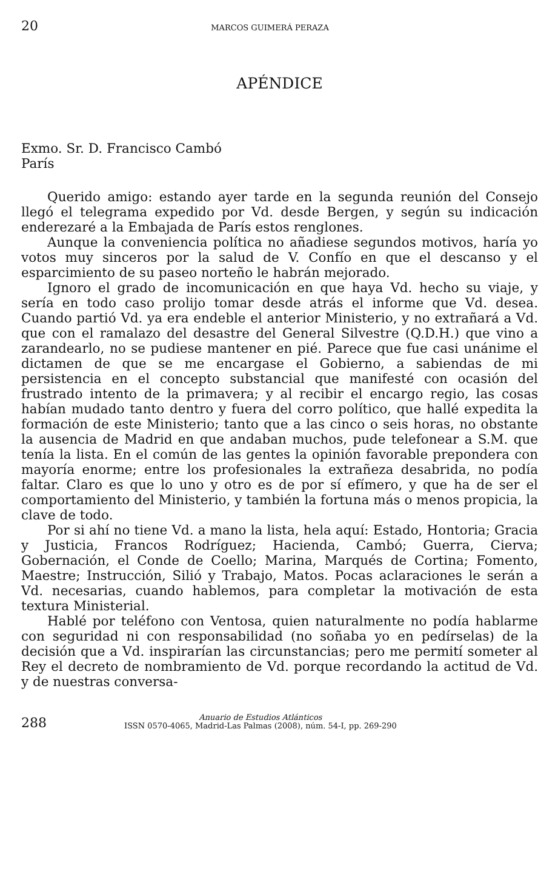20 MARCOS GUIMERÁ PERAZA
APÉNDICE
Exmo. Sr. D. Francisco Cambó
París
Querido amigo: estando ayer tarde en la segunda reunión del Consejo llegó el telegrama expedido por Vd. desde Bergen, y según su indicación enderezaré a la Embajada de París estos renglones.
Aunque la conveniencia política no añadiese segundos motivos, haría yo votos muy sinceros por la salud de V. Confío en que el descanso y el esparcimiento de su paseo norteño le habrán mejorado.
Ignoro el grado de incomunicación en que haya Vd. hecho su viaje, y sería en todo caso prolijo tomar desde atrás el informe que Vd. desea. Cuando partió Vd. ya era endeble el anterior Ministerio, y no extrañará a Vd. que con el ramalazo del desastre del General Silvestre (Q.D.H.) que vino a zarandearlo, no se pudiese mantener en pié. Parece que fue casi unánime el dictamen de que se me encargase el Gobierno, a sabiendas de mi persistencia en el concepto substancial que manifesté con ocasión del frustrado intento de la primavera; y al recibir el encargo regio, las cosas habían mudado tanto dentro y fuera del corro político, que hallé expedita la formación de este Ministerio; tanto que a las cinco o seis horas, no obstante la ausencia de Madrid en que andaban muchos, pude telefonear a S.M. que tenía la lista. En el común de las gentes la opinión favorable prepondera con mayoría enorme; entre los profesionales la extrañeza desabrida, no podía faltar. Claro es que lo uno y otro es de por sí efímero, y que ha de ser el comportamiento del Ministerio, y también la fortuna más o menos propicia, la clave de todo.
Por si ahí no tiene Vd. a mano la lista, hela aquí: Estado, Hontoria; Gracia y Justicia, Francos Rodríguez; Hacienda, Cambó; Guerra, Cierva; Gobernación, el Conde de Coello; Marina, Marqués de Cortina; Fomento, Maestre; Instrucción, Silió y Trabajo, Matos. Pocas aclaraciones le serán a Vd. necesarias, cuando hablemos, para completar la motivación de esta textura Ministerial.
Hablé por teléfono con Ventosa, quien naturalmente no podía hablarme con seguridad ni con responsabilidad (no soñaba yo en pedírselas) de la decisión que a Vd. inspirarían las circunstancias; pero me permití someter al Rey el decreto de nombramiento de Vd. porque recordando la actitud de Vd. y de nuestras conversa-
288 Anuario de Estudios Atlánticos
ISSN 0570-4065, Madrid-Las Palmas (2008), núm. 54-I, pp. 269-290